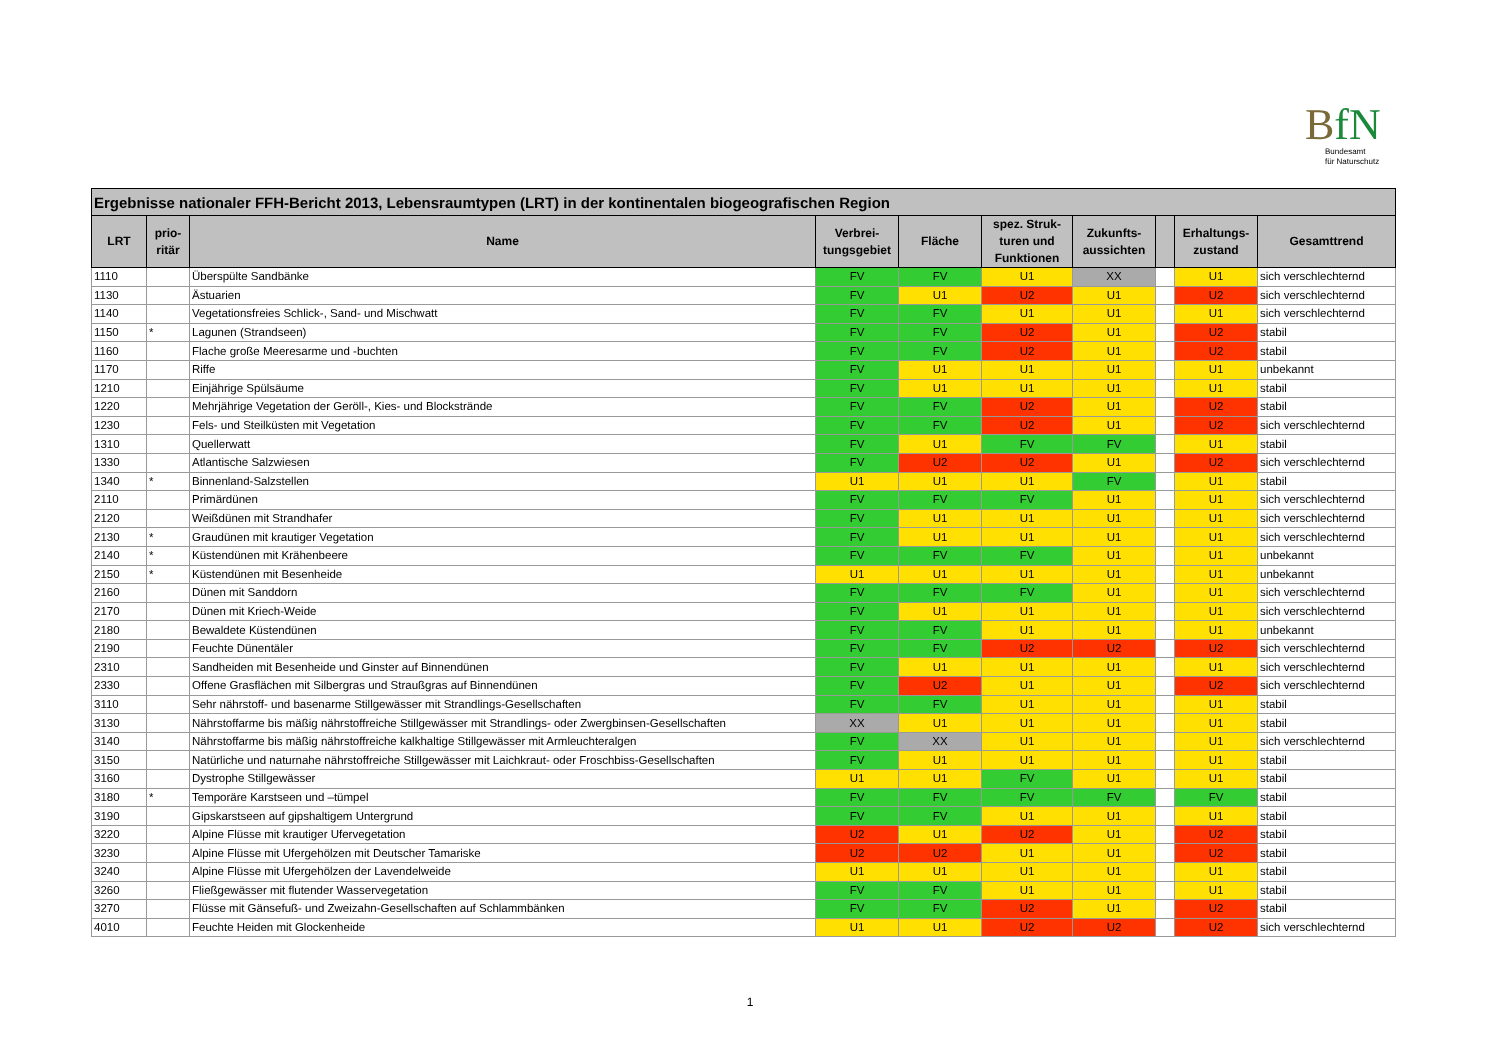BfN
Bundesamt
für Naturschutz
| Ergebnisse nationaler FFH-Bericht 2013, Lebensraumtypen (LRT) in der kontinentalen biogeografischen Region | | | | | | | | | |
| --- | --- | --- | --- | --- | --- | --- | --- | --- | --- |
| LRT | prio- ritär | Name | Verbrei- tungsgebiet | Fläche | spez. Struk- turen und Funktionen | Zukunfts- aussichten | | Erhaltungs- zustand | Gesamttrend |
| 1110 | | Überspülte Sandbänke | FV | FV | U1 | XX | | U1 | sich verschlechternd |
| 1130 | | Ästuarien | FV | U1 | U2 | U1 | | U2 | sich verschlechternd |
| 1140 | | Vegetationsfreies Schlick-, Sand- und Mischwatt | FV | FV | U1 | U1 | | U1 | sich verschlechternd |
| 1150 | * | Lagunen (Strandseen) | FV | FV | U2 | U1 | | U2 | stabil |
| 1160 | | Flache große Meeresarme und -buchten | FV | FV | U2 | U1 | | U2 | stabil |
| 1170 | | Riffe | FV | U1 | U1 | U1 | | U1 | unbekannt |
| 1210 | | Einjährige Spülsäume | FV | U1 | U1 | U1 | | U1 | stabil |
| 1220 | | Mehrjährige Vegetation der Geröll-, Kies- und Blockstrände | FV | FV | U2 | U1 | | U2 | stabil |
| 1230 | | Fels- und Steilküsten mit Vegetation | FV | FV | U2 | U1 | | U2 | sich verschlechternd |
| 1310 | | Quellerwatt | FV | U1 | FV | FV | | U1 | stabil |
| 1330 | | Atlantische Salzwiesen | FV | U2 | U2 | U1 | | U2 | sich verschlechternd |
| 1340 | * | Binnenland-Salzstellen | U1 | U1 | U1 | FV | | U1 | stabil |
| 2110 | | Primärdünen | FV | FV | FV | U1 | | U1 | sich verschlechternd |
| 2120 | | Weißdünen mit Strandhafer | FV | U1 | U1 | U1 | | U1 | sich verschlechternd |
| 2130 | * | Graudünen mit krautiger Vegetation | FV | U1 | U1 | U1 | | U1 | sich verschlechternd |
| 2140 | * | Küstendünen mit Krähenbeere | FV | FV | FV | U1 | | U1 | unbekannt |
| 2150 | * | Küstendünen mit Besenheide | U1 | U1 | U1 | U1 | | U1 | unbekannt |
| 2160 | | Dünen mit Sanddorn | FV | FV | FV | U1 | | U1 | sich verschlechternd |
| 2170 | | Dünen mit Kriech-Weide | FV | U1 | U1 | U1 | | U1 | sich verschlechternd |
| 2180 | | Bewaldete Küstendünen | FV | FV | U1 | U1 | | U1 | unbekannt |
| 2190 | | Feuchte Dünentäler | FV | FV | U2 | U2 | | U2 | sich verschlechternd |
| 2310 | | Sandheiden mit Besenheide und Ginster auf Binnendünen | FV | U1 | U1 | U1 | | U1 | sich verschlechternd |
| 2330 | | Offene Grasflächen mit Silbergras und Straußgras auf Binnendünen | FV | U2 | U1 | U1 | | U2 | sich verschlechternd |
| 3110 | | Sehr nährstoff- und basenarme Stillgewässer mit Strandlings-Gesellschaften | FV | FV | U1 | U1 | | U1 | stabil |
| 3130 | | Nährstoffarme bis mäßig nährstoffreiche Stillgewässer mit Strandlings- oder Zwergbinsen-Gesellschaften | XX | U1 | U1 | U1 | | U1 | stabil |
| 3140 | | Nährstoffarme bis mäßig nährstoffreiche kalkhaltige Stillgewässer mit Armleuchteralgen | FV | XX | U1 | U1 | | U1 | sich verschlechternd |
| 3150 | | Natürliche und naturnahe nährstoffreiche Stillgewässer mit Laichkraut- oder Froschbiss-Gesellschaften | FV | U1 | U1 | U1 | | U1 | stabil |
| 3160 | | Dystrophe Stillgewässer | U1 | U1 | FV | U1 | | U1 | stabil |
| 3180 | * | Temporäre Karstseen und –tümpel | FV | FV | FV | FV | | FV | stabil |
| 3190 | | Gipskarstseen auf gipshaltigem Untergrund | FV | FV | U1 | U1 | | U1 | stabil |
| 3220 | | Alpine Flüsse mit krautiger Ufervegetation | U2 | U1 | U2 | U1 | | U2 | stabil |
| 3230 | | Alpine Flüsse mit Ufergehölzen mit Deutscher Tamariske | U2 | U2 | U1 | U1 | | U2 | stabil |
| 3240 | | Alpine Flüsse mit Ufergehölzen der Lavendelweide | U1 | U1 | U1 | U1 | | U1 | stabil |
| 3260 | | Fließgewässer mit flutender Wasservegetation | FV | FV | U1 | U1 | | U1 | stabil |
| 3270 | | Flüsse mit Gänsefuß- und Zweizahn-Gesellschaften auf Schlammbänken | FV | FV | U2 | U1 | | U2 | stabil |
| 4010 | | Feuchte Heiden mit Glockenheide | U1 | U1 | U2 | U2 | | U2 | sich verschlechternd |
1